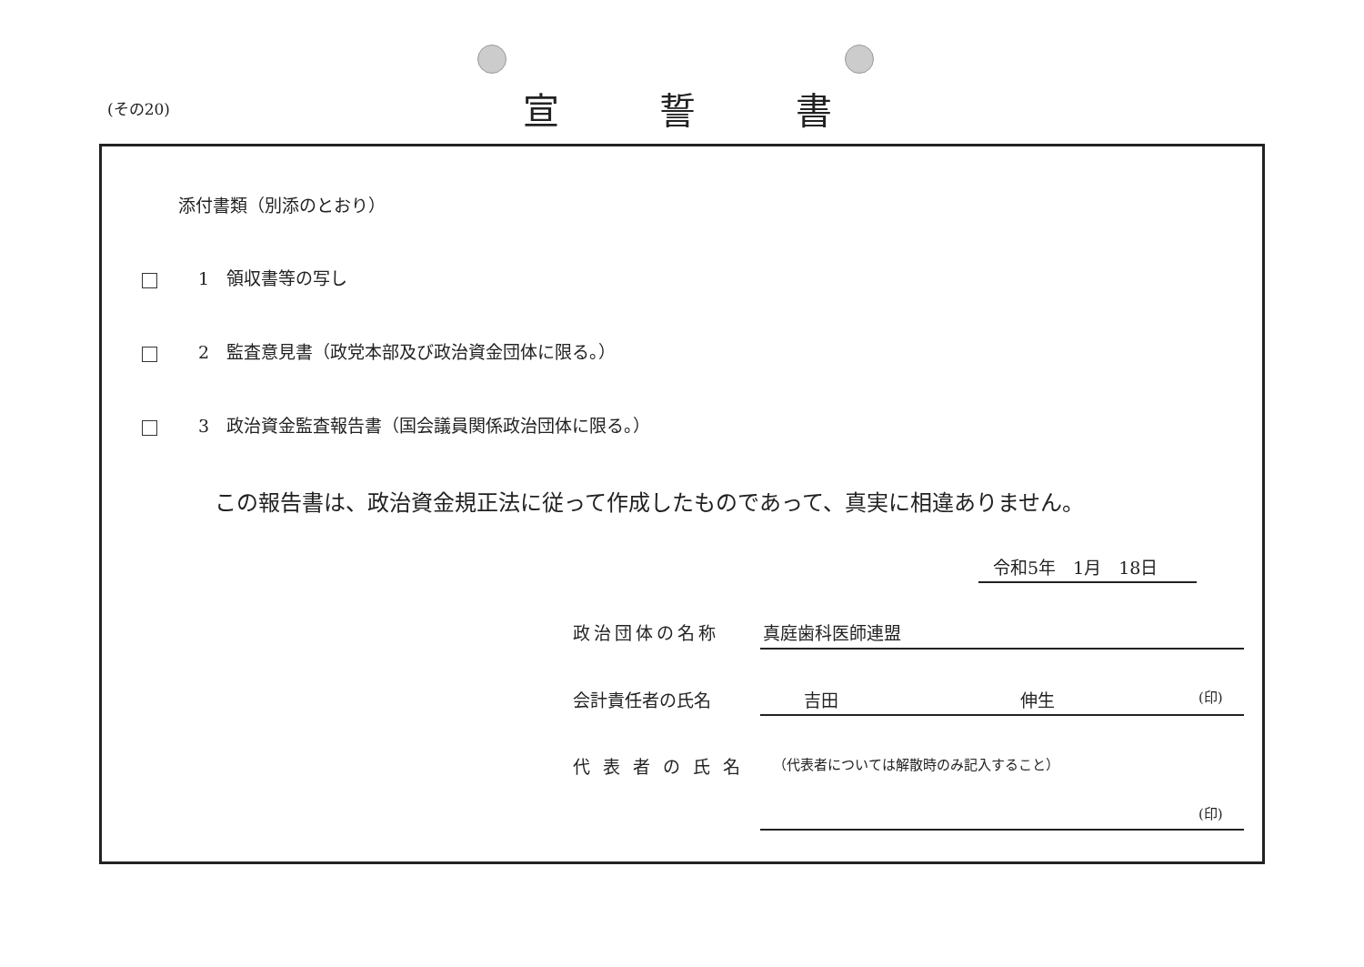(その20) 宣誓書
添付書類（別添のとおり）
1　領収書等の写し
2　監査意見書（政党本部及び政治資金団体に限る。）
3　政治資金監査報告書（国会議員関係政治団体に限る。）
この報告書は、政治資金規正法に従って作成したものであって、真実に相違ありません。
令和5年　1月　18日
政治団体の名称 真庭歯科医師連盟
会計責任者の氏名 吉田 伸生 (印)
代表者の氏名
（代表者については解散時のみ記入すること）
(印)